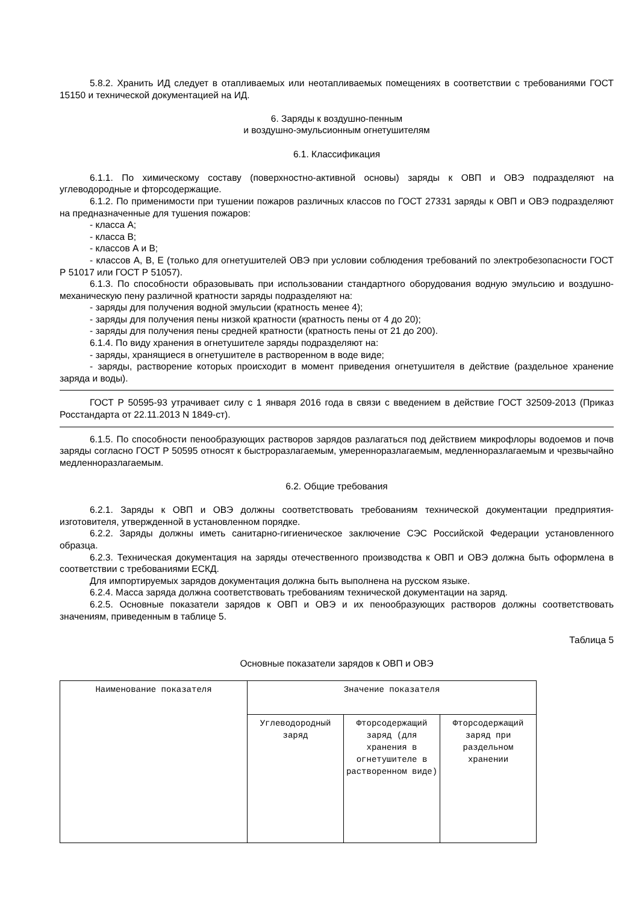5.8.2. Хранить ИД следует в отапливаемых или неотапливаемых помещениях в соответствии с требованиями ГОСТ 15150 и технической документацией на ИД.
6. Заряды к воздушно-пенным
и воздушно-эмульсионным огнетушителям
6.1. Классификация
6.1.1. По химическому составу (поверхностно-активной основы) заряды к ОВП и ОВЭ подразделяют на углеводородные и фторсодержащие.
6.1.2. По применимости при тушении пожаров различных классов по ГОСТ 27331 заряды к ОВП и ОВЭ подразделяют на предназначенные для тушения пожаров:
- класса А;
- класса В;
- классов А и В;
- классов А, В, Е (только для огнетушителей ОВЭ при условии соблюдения требований по электробезопасности ГОСТ Р 51017 или ГОСТ Р 51057).
6.1.3. По способности образовывать при использовании стандартного оборудования водную эмульсию и воздушно-механическую пену различной кратности заряды подразделяют на:
- заряды для получения водной эмульсии (кратность менее 4);
- заряды для получения пены низкой кратности (кратность пены от 4 до 20);
- заряды для получения пены средней кратности (кратность пены от 21 до 200).
6.1.4. По виду хранения в огнетушителе заряды подразделяют на:
- заряды, хранящиеся в огнетушителе в растворенном в воде виде;
- заряды, растворение которых происходит в момент приведения огнетушителя в действие (раздельное хранение заряда и воды).
ГОСТ Р 50595-93 утрачивает силу с 1 января 2016 года в связи с введением в действие ГОСТ 32509-2013 (Приказ Росстандарта от 22.11.2013 N 1849-ст).
6.1.5. По способности пенообразующих растворов зарядов разлагаться под действием микрофлоры водоемов и почв заряды согласно ГОСТ Р 50595 относят к быстроразлагаемым, умеренноразлагаемым, медленноразлагаемым и чрезвычайно медленноразлагаемым.
6.2. Общие требования
6.2.1. Заряды к ОВП и ОВЭ должны соответствовать требованиям технической документации предприятия-изготовителя, утвержденной в установленном порядке.
6.2.2. Заряды должны иметь санитарно-гигиеническое заключение СЭС Российской Федерации установленного образца.
6.2.3. Техническая документация на заряды отечественного производства к ОВП и ОВЭ должна быть оформлена в соответствии с требованиями ЕСКД.
Для импортируемых зарядов документация должна быть выполнена на русском языке.
6.2.4. Масса заряда должна соответствовать требованиям технической документации на заряд.
6.2.5. Основные показатели зарядов к ОВП и ОВЭ и их пенообразующих растворов должны соответствовать значениям, приведенным в таблице 5.
Таблица 5
Основные показатели зарядов к ОВП и ОВЭ
| Наименование показателя | Значение показателя | | |
| --- | --- | --- | --- |
| | Углеводородный заряд | Фторсодержащий заряд (для хранения в огнетушителе в растворенном виде) | Фторсодержащий заряд при раздельном хранении |